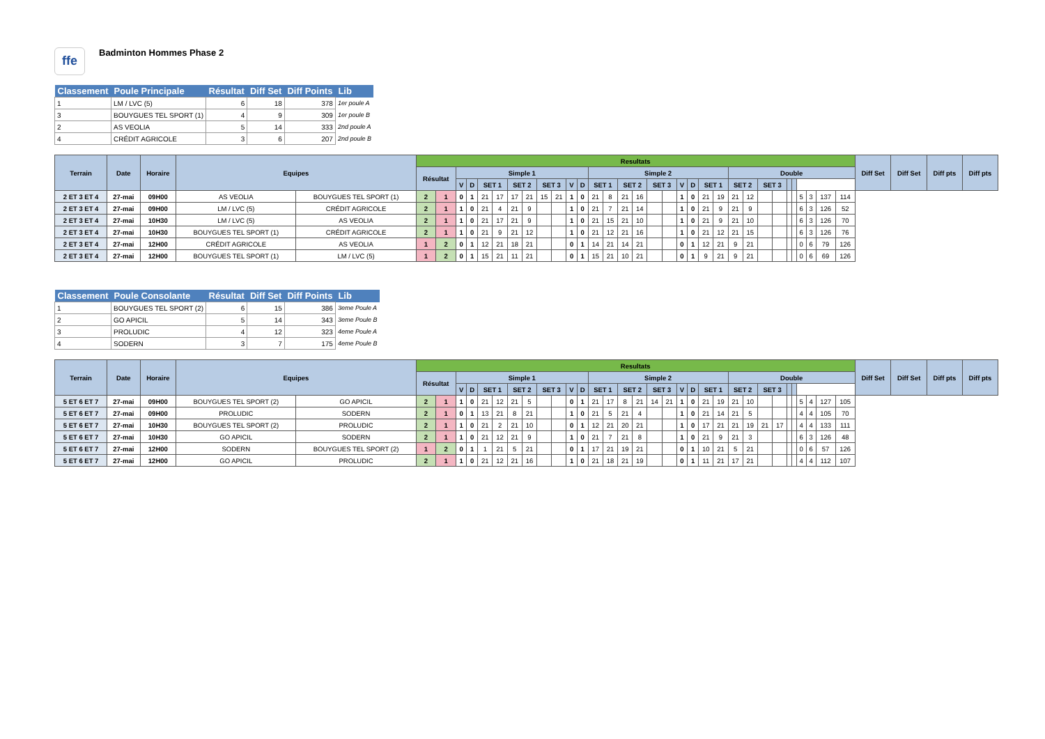ffe
Badminton Hommes Phase 2
| Classement | Poule Principale | Résultat | Diff Set | Diff Points | Lib |
| --- | --- | --- | --- | --- | --- |
| 1 | LM / LVC (5) | 6 | 18 | 378 | 1er poule A |
| 3 | BOUYGUES TEL SPORT (1) | 4 | 9 | 309 | 1er poule B |
| 2 | AS VEOLIA | 5 | 14 | 333 | 2nd poule A |
| 4 | CRÉDIT AGRICOLE | 3 | 6 | 207 | 2nd poule B |
| Terrain | Date | Horaire | Equipes | | Resultats | | | | | | | | | | | | | | | | | | | | | | | | | | | | | | | | Diff Set | Diff Set | Diff pts | Diff pts |
| --- | --- | --- | --- | --- | --- | --- | --- | --- | --- | --- | --- | --- | --- | --- | --- | --- | --- | --- | --- | --- | --- | --- | --- | --- | --- | --- | --- | --- | --- | --- | --- | --- | --- | --- | --- | --- | --- | --- | --- | --- |
| | | | | | Résultat | | Simple 1 | | | | | | | | | | Simple 2 | | | | | | | | | | Double | | | | | | | | | | | | | |
| | | | | | | | V | D | SET 1 | | SET 2 | | SET 3 | | V | D | SET 1 | | SET 2 | | SET 3 | | V | D | SET 1 | | SET 2 | | SET 3 | | | | | | | | | | | |
| 2 ET 3 ET 4 | 27-mai | 09H00 | AS VEOLIA | BOUYGUES TEL SPORT (1) | 2 | 1 | 0 | 1 | 21 | 17 | 17 | 21 | 15 | 21 | 1 | 0 | 21 | 8 | 21 | 16 | | | 1 | 0 | 21 | 19 | 21 | 12 | | | | | 5 | 3 | 137 | 114 | | | | |
| 2 ET 3 ET 4 | 27-mai | 09H00 | LM / LVC (5) | CRÉDIT AGRICOLE | 2 | 1 | 1 | 0 | 21 | 4 | 21 | 9 | | | 1 | 0 | 21 | 7 | 21 | 14 | | | 1 | 0 | 21 | 9 | 21 | 9 | | | | | 6 | 3 | 126 | 52 | | | | |
| 2 ET 3 ET 4 | 27-mai | 10H30 | LM / LVC (5) | AS VEOLIA | 2 | 1 | 1 | 0 | 21 | 17 | 21 | 9 | | | 1 | 0 | 21 | 15 | 21 | 10 | | | 1 | 0 | 21 | 9 | 21 | 10 | | | | | 6 | 3 | 126 | 70 | | | | |
| 2 ET 3 ET 4 | 27-mai | 10H30 | BOUYGUES TEL SPORT (1) | CRÉDIT AGRICOLE | 2 | 1 | 1 | 0 | 21 | 9 | 21 | 12 | | | 1 | 0 | 21 | 12 | 21 | 16 | | | 1 | 0 | 21 | 12 | 21 | 15 | | | | | 6 | 3 | 126 | 76 | | | | |
| 2 ET 3 ET 4 | 27-mai | 12H00 | CRÉDIT AGRICOLE | AS VEOLIA | 1 | 2 | 0 | 1 | 12 | 21 | 18 | 21 | | | 0 | 1 | 14 | 21 | 14 | 21 | | | 0 | 1 | 12 | 21 | 9 | 21 | | | | | 0 | 6 | 79 | 126 | | | | |
| 2 ET 3 ET 4 | 27-mai | 12H00 | BOUYGUES TEL SPORT (1) | LM / LVC (5) | 1 | 2 | 0 | 1 | 15 | 21 | 11 | 21 | | | 0 | 1 | 15 | 21 | 10 | 21 | | | 0 | 1 | 9 | 21 | 9 | 21 | | | | | 0 | 6 | 69 | 126 | | | | |
| Classement | Poule Consolante | Résultat | Diff Set | Diff Points | Lib |
| --- | --- | --- | --- | --- | --- |
| 1 | BOUYGUES TEL SPORT (2) | 6 | 15 | 386 | 3eme Poule A |
| 2 | GO APICIL | 5 | 14 | 343 | 3eme Poule B |
| 3 | PROLUDIC | 4 | 12 | 323 | 4eme Poule A |
| 4 | SODERN | 3 | 7 | 175 | 4eme Poule B |
| Terrain | Date | Horaire | Equipes | | Resultats | | | | | | | | | | | | | | | | | | | | | | | | | | | | | | | | Diff Set | Diff Set | Diff pts | Diff pts |
| --- | --- | --- | --- | --- | --- | --- | --- | --- | --- | --- | --- | --- | --- | --- | --- | --- | --- | --- | --- | --- | --- | --- | --- | --- | --- | --- | --- | --- | --- | --- | --- | --- | --- | --- | --- | --- | --- | --- | --- | --- |
| | | | | | Résultat | | Simple 1 | | | | | | | | | | Simple 2 | | | | | | | | | | Double | | | | | | | | | | | | | |
| | | | | | | | V | D | SET 1 | | SET 2 | | SET 3 | | V | D | SET 1 | | SET 2 | | SET 3 | | V | D | SET 1 | | SET 2 | | SET 3 | | | | | | | | | | | |
| 5 ET 6 ET 7 | 27-mai | 09H00 | BOUYGUES TEL SPORT (2) | GO APICIL | 2 | 1 | 1 | 0 | 21 | 12 | 21 | 5 | | | 0 | 1 | 21 | 17 | 8 | 21 | 14 | 21 | 1 | 0 | 21 | 19 | 21 | 10 | | | | | 5 | 4 | 127 | 105 | | | | |
| 5 ET 6 ET 7 | 27-mai | 09H00 | PROLUDIC | SODERN | 2 | 1 | 0 | 1 | 13 | 21 | 8 | 21 | | | 1 | 0 | 21 | 5 | 21 | 4 | | | 1 | 0 | 21 | 14 | 21 | 5 | | | | | 4 | 4 | 105 | 70 | | | | |
| 5 ET 6 ET 7 | 27-mai | 10H30 | BOUYGUES TEL SPORT (2) | PROLUDIC | 2 | 1 | 1 | 0 | 21 | 2 | 21 | 10 | | | 0 | 1 | 12 | 21 | 20 | 21 | | | 1 | 0 | 17 | 21 | 21 | 19 | 21 | 17 | | | 4 | 4 | 133 | 111 | | | | |
| 5 ET 6 ET 7 | 27-mai | 10H30 | GO APICIL | SODERN | 2 | 1 | 1 | 0 | 21 | 12 | 21 | 9 | | | 1 | 0 | 21 | 7 | 21 | 8 | | | 1 | 0 | 21 | 9 | 21 | 3 | | | | | 6 | 3 | 126 | 48 | | | | |
| 5 ET 6 ET 7 | 27-mai | 12H00 | SODERN | BOUYGUES TEL SPORT (2) | 1 | 2 | 0 | 1 | 1 | 21 | 5 | 21 | | | 0 | 1 | 17 | 21 | 19 | 21 | | | 0 | 1 | 10 | 21 | 5 | 21 | | | | | 0 | 6 | 57 | 126 | | | | |
| 5 ET 6 ET 7 | 27-mai | 12H00 | GO APICIL | PROLUDIC | 2 | 1 | 1 | 0 | 21 | 12 | 21 | 16 | | | 1 | 0 | 21 | 18 | 21 | 19 | | | 0 | 1 | 11 | 21 | 17 | 21 | | | | | 4 | 4 | 112 | 107 | | | | |